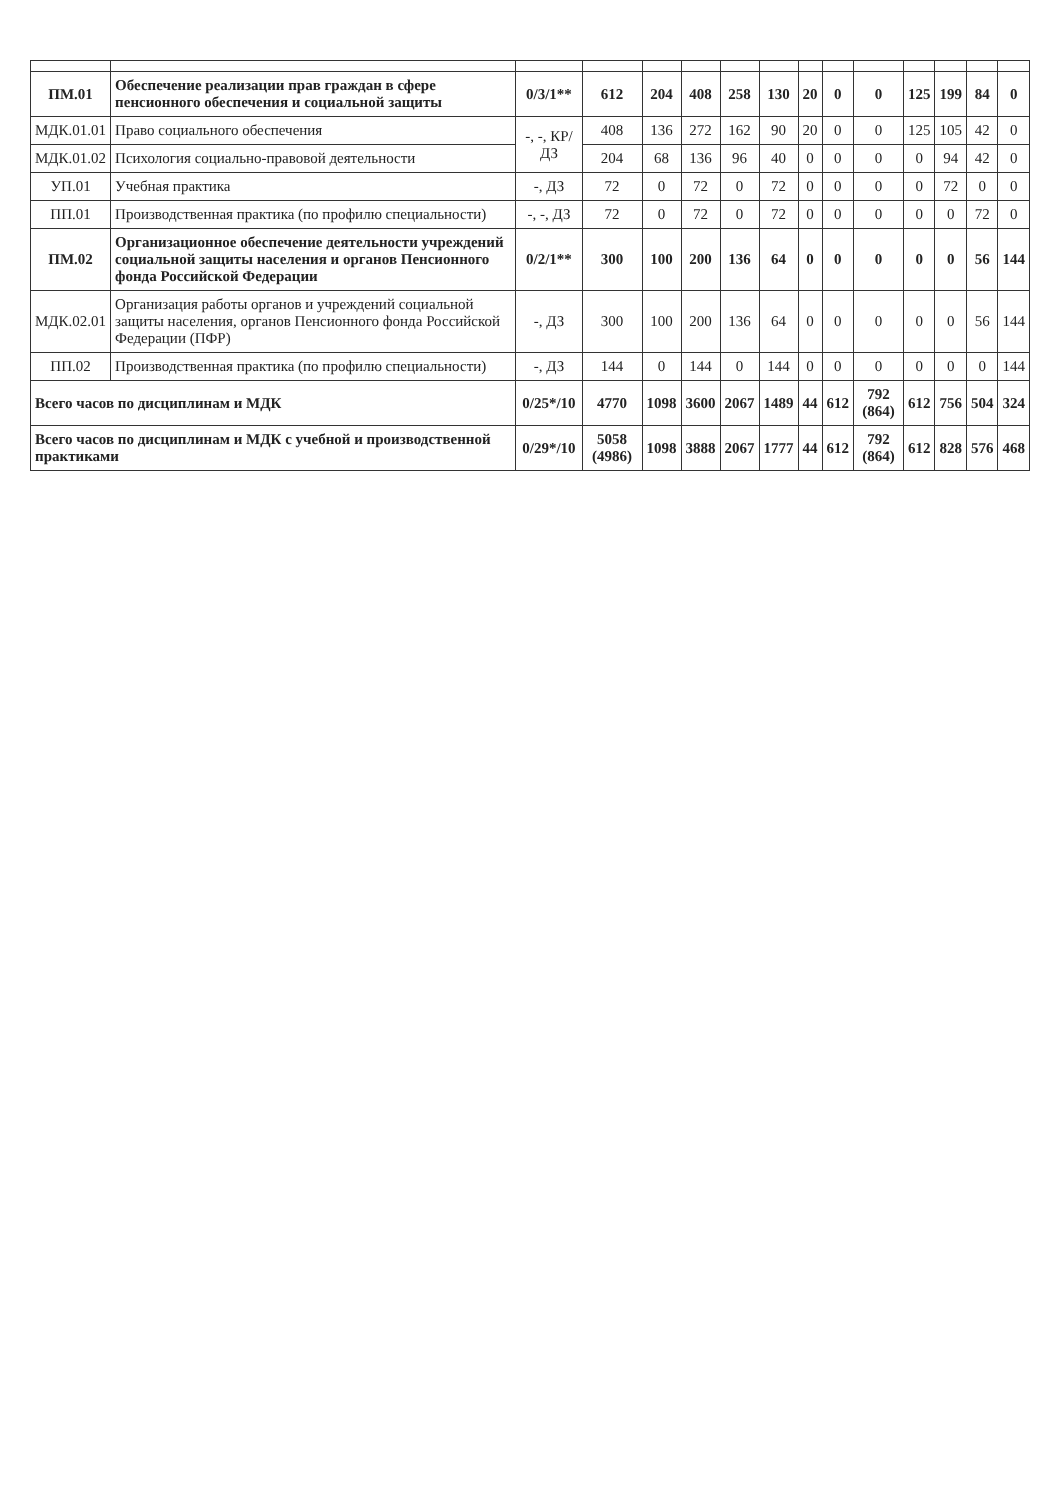| ПМ.01 | Обеспечение реализации прав граждан в сфере пенсионного обеспечения и социальной защиты | 0/3/1** | 612 | 204 | 408 | 258 | 130 | 20 | 0 | 0 | 125 | 199 | 84 | 0 |
| МДК.01.01 | Право социального обеспечения | -, -, КР/ДЗ | 408 | 136 | 272 | 162 | 90 | 20 | 0 | 0 | 125 | 105 | 42 | 0 |
| МДК.01.02 | Психология социально-правовой деятельности | | 204 | 68 | 136 | 96 | 40 | 0 | 0 | 0 | 0 | 94 | 42 | 0 |
| УП.01 | Учебная практика | -, ДЗ | 72 | 0 | 72 | 0 | 72 | 0 | 0 | 0 | 0 | 72 | 0 | 0 |
| ПП.01 | Производственная практика (по профилю специальности) | -, -, ДЗ | 72 | 0 | 72 | 0 | 72 | 0 | 0 | 0 | 0 | 0 | 72 | 0 |
| ПМ.02 | Организационное обеспечение деятельности учреждений социальной защиты населения и органов Пенсионного фонда Российской Федерации | 0/2/1** | 300 | 100 | 200 | 136 | 64 | 0 | 0 | 0 | 0 | 0 | 56 | 144 |
| МДК.02.01 | Организация работы органов и учреждений социальной защиты населения, органов Пенсионного фонда Российской Федерации (ПФР) | -, ДЗ | 300 | 100 | 200 | 136 | 64 | 0 | 0 | 0 | 0 | 0 | 56 | 144 |
| ПП.02 | Производственная практика (по профилю специальности) | -, ДЗ | 144 | 0 | 144 | 0 | 144 | 0 | 0 | 0 | 0 | 0 | 0 | 144 |
| Всего часов по дисциплинам и МДК | | 0/25*/10 | 4770 | 1098 | 3600 | 2067 | 1489 | 44 | 612 | 792 (864) | 612 | 756 | 504 | 324 |
| Всего часов по дисциплинам и МДК с учебной и производственной практиками | | 0/29*/10 | 5058 (4986) | 1098 | 3888 | 2067 | 1777 | 44 | 612 | 792 (864) | 612 | 828 | 576 | 468 |